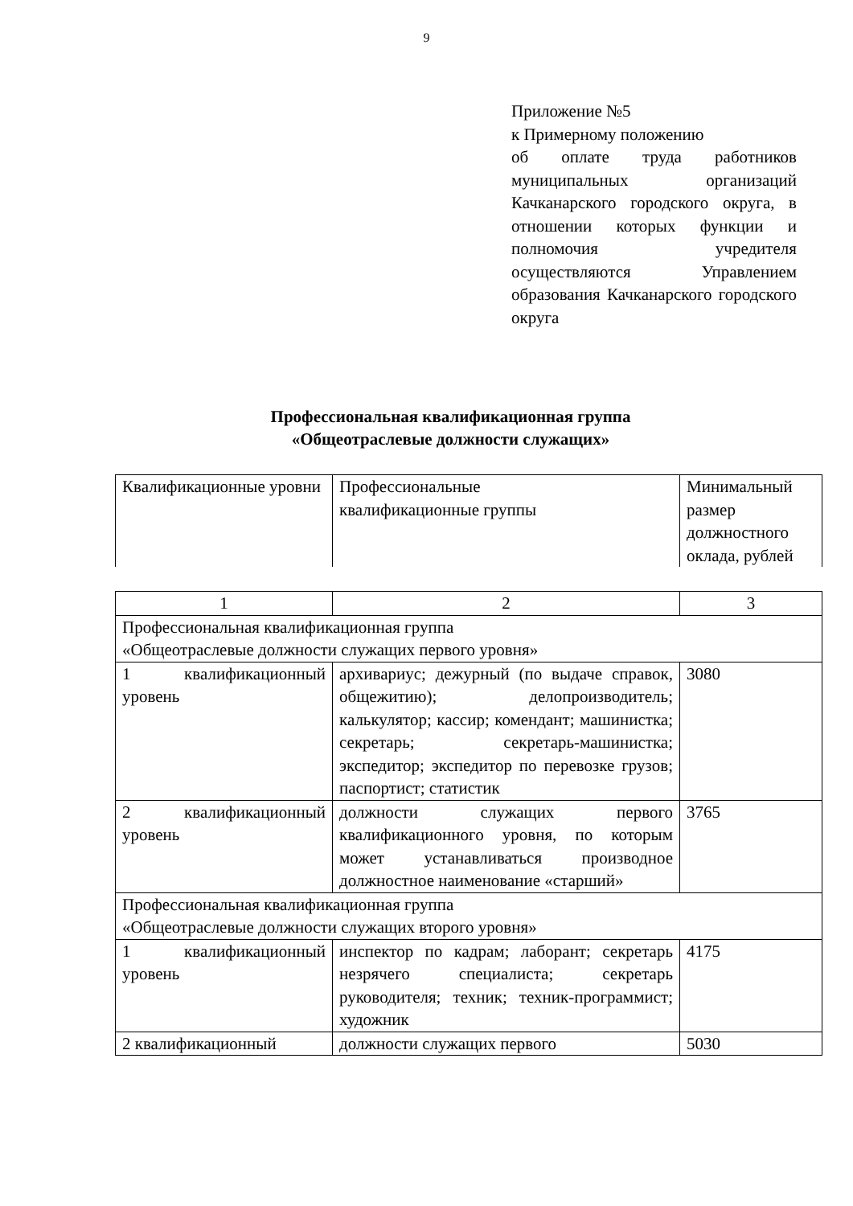9
Приложение №5
к Примерному положению
об оплате труда работников муниципальных организаций Качканарского городского округа, в отношении которых функции и полномочия учредителя осуществляются Управлением образования Качканарского городского округа
Профессиональная квалификационная группа
«Общеотраслевые должности служащих»
| Квалификационные уровни | Профессиональные квалификационные группы | Минимальный размер должностного оклада, рублей |
| 1 | 2 | 3 |
| Профессиональная квалификационная группа «Общеотраслевые должности служащих первого уровня» | | |
| 1 квалификационный уровень | архивариус; дежурный (по выдаче справок, общежитию); делопроизводитель; калькулятор; кассир; комендант; машинистка; секретарь; секретарь-машинистка; экспедитор; экспедитор по перевозке грузов; паспортист; статистик | 3080 |
| 2 квалификационный уровень | должности служащих первого квалификационного уровня, по которым может устанавливаться производное должностное наименование «старший» | 3765 |
| Профессиональная квалификационная группа «Общеотраслевые должности служащих второго уровня» | | |
| 1 квалификационный уровень | инспектор по кадрам; лаборант; секретарь незрячего специалиста; секретарь руководителя; техник; техник-программист; художник | 4175 |
| 2 квалификационный | должности служащих первого | 5030 |